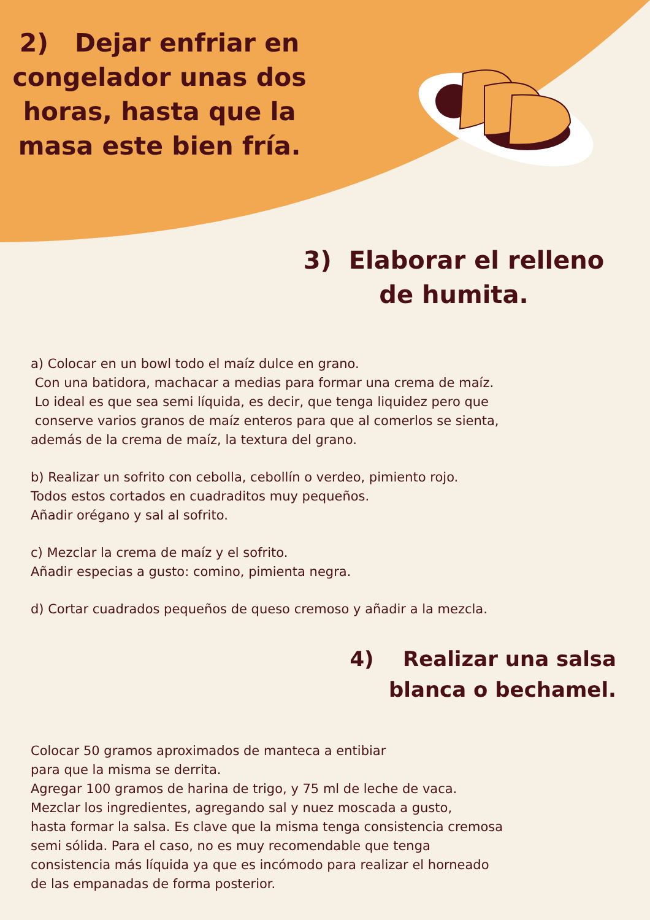2) Dejar enfriar en congelador unas dos horas, hasta que la masa este bien fría.
3) Elaborar el relleno de humita.
a) Colocar en un bowl todo el maíz dulce en grano.
Con una batidora, machacar a medias para formar una crema de maíz.
Lo ideal es que sea semi líquida, es decir, que tenga liquidez pero que
conserve varios granos de maíz enteros para que al comerlos se sienta,
además de la crema de maíz, la textura del grano.
b) Realizar un sofrito con cebolla, cebollín o verdeo, pimiento rojo.
Todos estos cortados en cuadraditos muy pequeños.
Añadir orégano y sal al sofrito.
c) Mezclar la crema de maíz y el sofrito.
Añadir especias a gusto: comino, pimienta negra.
d) Cortar cuadrados pequeños de queso cremoso y añadir a la mezcla.
4) Realizar una salsa
blanca o bechamel.
Colocar 50 gramos aproximados de manteca a entibiar
para que la misma se derrita.
Agregar 100 gramos de harina de trigo, y 75 ml de leche de vaca.
Mezclar los ingredientes, agregando sal y nuez moscada a gusto,
hasta formar la salsa. Es clave que la misma tenga consistencia cremosa
semi sólida. Para el caso, no es muy recomendable que tenga
consistencia más líquida ya que es incómodo para realizar el horneado
de las empanadas de forma posterior.